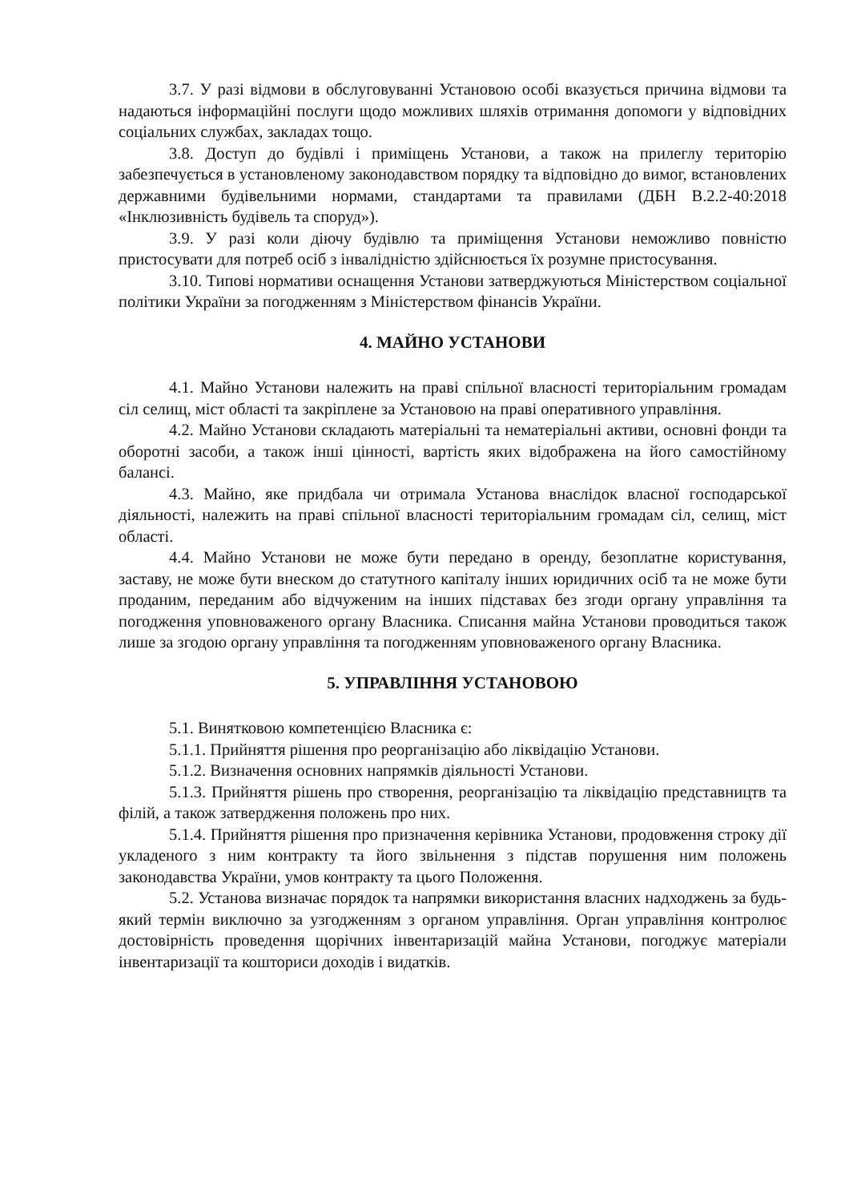3.7. У разі відмови в обслуговуванні Установою особі вказується причина відмови та надаються інформаційні послуги щодо можливих шляхів отримання допомоги у відповідних соціальних службах, закладах тощо.
3.8. Доступ до будівлі і приміщень Установи, а також на прилеглу територію забезпечується в установленому законодавством порядку та відповідно до вимог, встановлених державними будівельними нормами, стандартами та правилами (ДБН В.2.2-40:2018 «Інклюзивність будівель та споруд»).
3.9. У разі коли діючу будівлю та приміщення Установи неможливо повністю пристосувати для потреб осіб з інвалідністю здійснюється їх розумне пристосування.
3.10. Типові нормативи оснащення Установи затверджуються Міністерством соціальної політики України за погодженням з Міністерством фінансів України.
4. МАЙНО УСТАНОВИ
4.1. Майно Установи належить на праві спільної власності територіальним громадам сіл селищ, міст області та закріплене за Установою на праві оперативного управління.
4.2. Майно Установи складають матеріальні та нематеріальні активи, основні фонди та оборотні засоби, а також інші цінності, вартість яких відображена на його самостійному балансі.
4.3. Майно, яке придбала чи отримала Установа внаслідок власної господарської діяльності, належить на праві спільної власності територіальним громадам сіл, селищ, міст області.
4.4. Майно Установи не може бути передано в оренду, безоплатне користування, заставу, не може бути внеском до статутного капіталу інших юридичних осіб та не може бути проданим, переданим або відчуженим на інших підставах без згоди органу управління та погодження уповноваженого органу Власника. Списання майна Установи проводиться також лише за згодою органу управління та погодженням уповноваженого органу Власника.
5. УПРАВЛІННЯ УСТАНОВОЮ
5.1. Винятковою компетенцією Власника є:
5.1.1. Прийняття рішення про реорганізацію або ліквідацію Установи.
5.1.2. Визначення основних напрямків діяльності Установи.
5.1.3. Прийняття рішень про створення, реорганізацію та ліквідацію представництв та філій, а також затвердження положень про них.
5.1.4. Прийняття рішення про призначення керівника Установи, продовження строку дії укладеного з ним контракту та його звільнення з підстав порушення ним положень законодавства України, умов контракту та цього Положення.
5.2. Установа визначає порядок та напрямки використання власних надходжень за будь-який термін виключно за узгодженням з органом управління. Орган управління контролює достовірність проведення щорічних інвентаризацій майна Установи, погоджує матеріали інвентаризації та кошториси доходів і видатків.